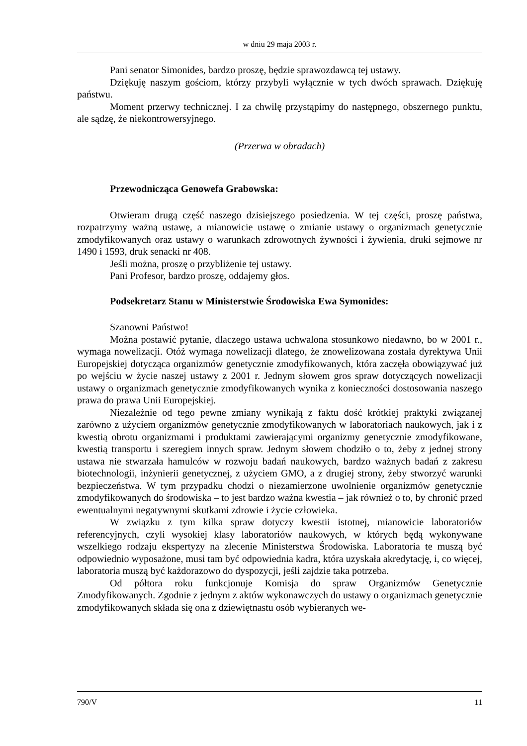w dniu 29 maja 2003 r.
Pani senator Simonides, bardzo proszę, będzie sprawozdawcą tej ustawy.
Dziękuję naszym gościom, którzy przybyli wyłącznie w tych dwóch sprawach. Dziękuję państwu.
Moment przerwy technicznej. I za chwilę przystąpimy do następnego, obszernego punktu, ale sądzę, że niekontrowersyjnego.
(Przerwa w obradach)
Przewodnicząca Genowefa Grabowska:
Otwieram drugą część naszego dzisiejszego posiedzenia. W tej części, proszę państwa, rozpatrzymy ważną ustawę, a mianowicie ustawę o zmianie ustawy o organizmach genetycznie zmodyfikowanych oraz ustawy o warunkach zdrowotnych żywności i żywienia, druki sejmowe nr 1490 i 1593, druk senacki nr 408.
Jeśli można, proszę o przybliżenie tej ustawy.
Pani Profesor, bardzo proszę, oddajemy głos.
Podsekretarz Stanu w Ministerstwie Środowiska Ewa Symonides:
Szanowni Państwo!
Można postawić pytanie, dlaczego ustawa uchwalona stosunkowo niedawno, bo w 2001 r., wymaga nowelizacji. Otóż wymaga nowelizacji dlatego, że znowelizowana została dyrektywa Unii Europejskiej dotycząca organizmów genetycznie zmodyfikowanych, która zaczęła obowiązywać już po wejściu w życie naszej ustawy z 2001 r. Jednym słowem gros spraw dotyczących nowelizacji ustawy o organizmach genetycznie zmodyfikowanych wynika z konieczności dostosowania naszego prawa do prawa Unii Europejskiej.
Niezależnie od tego pewne zmiany wynikają z faktu dość krótkiej praktyki związanej zarówno z użyciem organizmów genetycznie zmodyfikowanych w laboratoriach naukowych, jak i z kwestią obrotu organizmami i produktami zawierającymi organizmy genetycznie zmodyfikowane, kwestią transportu i szeregiem innych spraw. Jednym słowem chodziło o to, żeby z jednej strony ustawa nie stwarzała hamulców w rozwoju badań naukowych, bardzo ważnych badań z zakresu biotechnologii, inżynierii genetycznej, z użyciem GMO, a z drugiej strony, żeby stworzyć warunki bezpieczeństwa. W tym przypadku chodzi o niezamierzone uwolnienie organizmów genetycznie zmodyfikowanych do środowiska – to jest bardzo ważna kwestia – jak również o to, by chronić przed ewentualnymi negatywnymi skutkami zdrowie i życie człowieka.
W związku z tym kilka spraw dotyczy kwestii istotnej, mianowicie laboratoriów referencyjnych, czyli wysokiej klasy laboratoriów naukowych, w których będą wykonywane wszelkiego rodzaju ekspertyzy na zlecenie Ministerstwa Środowiska. Laboratoria te muszą być odpowiednio wyposażone, musi tam być odpowiednia kadra, która uzyskała akredytację, i, co więcej, laboratoria muszą być każdorazowo do dyspozycji, jeśli zajdzie taka potrzeba.
Od półtora roku funkcjonuje Komisja do spraw Organizmów Genetycznie Zmodyfikowanych. Zgodnie z jednym z aktów wykonawczych do ustawy o organizmach genetycznie zmodyfikowanych składa się ona z dziewiętnastu osób wybieranych we-
790/V 11